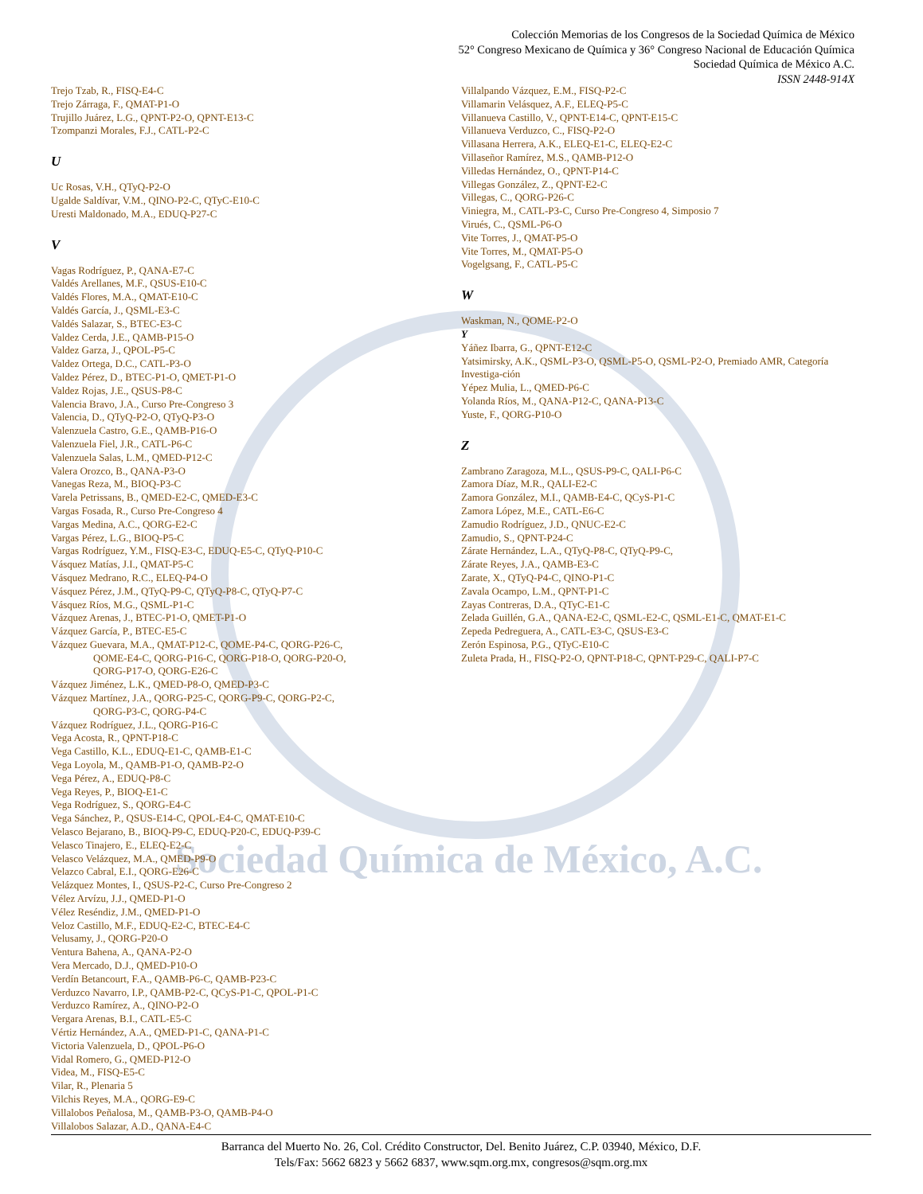Sociedad Química de México, A.C.
Colección Memorias de los Congresos de la Sociedad Química de México
52° Congreso Mexicano de Química y 36° Congreso Nacional de Educación Química
Sociedad Química de México A.C.
ISSN 2448-914X
Trejo Tzab, R., FISQ-E4-C
Trejo Zárraga, F., QMAT-P1-O
Trujillo Juárez, L.G., QPNT-P2-O, QPNT-E13-C
Tzompanzi Morales, F.J., CATL-P2-C
U
Uc Rosas, V.H., QTyQ-P2-O
Ugalde Saldívar, V.M., QINO-P2-C, QTyC-E10-C
Uresti Maldonado, M.A., EDUQ-P27-C
V
Vagas Rodríguez, P., QANA-E7-C
Valdés Arellanes, M.F., QSUS-E10-C
Valdés Flores, M.A., QMAT-E10-C
Valdés García, J., QSML-E3-C
Valdés Salazar, S., BTEC-E3-C
Valdez Cerda, J.E., QAMB-P15-O
Valdez Garza, J., QPOL-P5-C
Valdez Ortega, D.C., CATL-P3-O
Valdez Pérez, D., BTEC-P1-O, QMET-P1-O
Valdez Rojas, J.E., QSUS-P8-C
Valencia Bravo, J.A., Curso Pre-Congreso 3
Valencia, D., QTyQ-P2-O, QTyQ-P3-O
Valenzuela Castro, G.E., QAMB-P16-O
Valenzuela Fiel, J.R., CATL-P6-C
Valenzuela Salas, L.M., QMED-P12-C
Valera Orozco, B., QANA-P3-O
Vanegas Reza, M., BIOQ-P3-C
Varela Petrissans, B., QMED-E2-C, QMED-E3-C
Vargas Fosada, R., Curso Pre-Congreso 4
Vargas Medina, A.C., QORG-E2-C
Vargas Pérez, L.G., BIOQ-P5-C
Vargas Rodríguez, Y.M., FISQ-E3-C, EDUQ-E5-C, QTyQ-P10-C
Vásquez Matías, J.I., QMAT-P5-C
Vásquez Medrano, R.C., ELEQ-P4-O
Vásquez Pérez, J.M., QTyQ-P9-C, QTyQ-P8-C, QTyQ-P7-C
Vásquez Ríos, M.G., QSML-P1-C
Vázquez Arenas, J., BTEC-P1-O, QMET-P1-O
Vázquez García, P., BTEC-E5-C
Vázquez Guevara, M.A., QMAT-P12-C, QOME-P4-C, QORG-P26-C,
QOME-E4-C, QORG-P16-C, QORG-P18-O, QORG-P20-O,
QORG-P17-O, QORG-E26-C
Vázquez Jiménez, L.K., QMED-P8-O, QMED-P3-C
Vázquez Martínez, J.A., QORG-P25-C, QORG-P9-C, QORG-P2-C,
QORG-P3-C, QORG-P4-C
Vázquez Rodríguez, J.L., QORG-P16-C
Vega Acosta, R., QPNT-P18-C
Vega Castillo, K.L., EDUQ-E1-C, QAMB-E1-C
Vega Loyola, M., QAMB-P1-O, QAMB-P2-O
Vega Pérez, A., EDUQ-P8-C
Vega Reyes, P., BIOQ-E1-C
Vega Rodríguez, S., QORG-E4-C
Vega Sánchez, P., QSUS-E14-C, QPOL-E4-C, QMAT-E10-C
Velasco Bejarano, B., BIOQ-P9-C, EDUQ-P20-C, EDUQ-P39-C
Velasco Tinajero, E., ELEQ-E2-C
Velasco Velázquez, M.A., QMED-P9-O
Velazco Cabral, E.I., QORG-E26-C
Velázquez Montes, I., QSUS-P2-C, Curso Pre-Congreso 2
Vélez Arvízu, J.J., QMED-P1-O
Vélez Reséndiz, J.M., QMED-P1-O
Veloz Castillo, M.F., EDUQ-E2-C, BTEC-E4-C
Velusamy, J., QORG-P20-O
Ventura Bahena, A., QANA-P2-O
Vera Mercado, D.J., QMED-P10-O
Verdín Betancourt, F.A., QAMB-P6-C, QAMB-P23-C
Verduzco Navarro, I.P., QAMB-P2-C, QCyS-P1-C, QPOL-P1-C
Verduzco Ramírez, A., QINO-P2-O
Vergara Arenas, B.I., CATL-E5-C
Vértiz Hernández, A.A., QMED-P1-C, QANA-P1-C
Victoria Valenzuela, D., QPOL-P6-O
Vidal Romero, G., QMED-P12-O
Videa, M., FISQ-E5-C
Vilar, R., Plenaria 5
Vilchis Reyes, M.A., QORG-E9-C
Villalobos Peñalosa, M., QAMB-P3-O, QAMB-P4-O
Villalobos Salazar, A.D., QANA-E4-C
Villalpando Vázquez, E.M., FISQ-P2-C
Villamarin Velásquez, A.F., ELEQ-P5-C
Villanueva Castillo, V., QPNT-E14-C, QPNT-E15-C
Villanueva Verduzco, C., FISQ-P2-O
Villasana Herrera, A.K., ELEQ-E1-C, ELEQ-E2-C
Villaseñor Ramírez, M.S., QAMB-P12-O
Villedas Hernández, O., QPNT-P14-C
Villegas González, Z., QPNT-E2-C
Villegas, C., QORG-P26-C
Viniegra, M., CATL-P3-C, Curso Pre-Congreso 4, Simposio 7
Virués, C., QSML-P6-O
Vite Torres, J., QMAT-P5-O
Vite Torres, M., QMAT-P5-O
Vogelgsang, F., CATL-P5-C
W
Waskman, N., QOME-P2-O
Y
Yáñez Ibarra, G., QPNT-E12-C
Yatsimirsky, A.K., QSML-P3-O, QSML-P5-O, QSML-P2-O, Premiado AMR, Categoría Investiga-ción
Yépez Mulia, L., QMED-P6-C
Yolanda Ríos, M., QANA-P12-C, QANA-P13-C
Yuste, F., QORG-P10-O
Z
Zambrano Zaragoza, M.L., QSUS-P9-C, QALI-P6-C
Zamora Díaz, M.R., QALI-E2-C
Zamora González, M.I., QAMB-E4-C, QCyS-P1-C
Zamora López, M.E., CATL-E6-C
Zamudio Rodríguez, J.D., QNUC-E2-C
Zamudio, S., QPNT-P24-C
Zárate Hernández, L.A., QTyQ-P8-C, QTyQ-P9-C,
Zárate Reyes, J.A., QAMB-E3-C
Zarate, X., QTyQ-P4-C, QINO-P1-C
Zavala Ocampo, L.M., QPNT-P1-C
Zayas Contreras, D.A., QTyC-E1-C
Zelada Guillén, G.A., QANA-E2-C, QSML-E2-C, QSML-E1-C, QMAT-E1-C
Zepeda Pedreguera, A., CATL-E3-C, QSUS-E3-C
Zerón Espinosa, P.G., QTyC-E10-C
Zuleta Prada, H., FISQ-P2-O, QPNT-P18-C, QPNT-P29-C, QALI-P7-C
Barranca del Muerto No. 26, Col. Crédito Constructor, Del. Benito Juárez, C.P. 03940, México, D.F.
Tels/Fax: 5662 6823 y 5662 6837, www.sqm.org.mx, congresos@sqm.org.mx